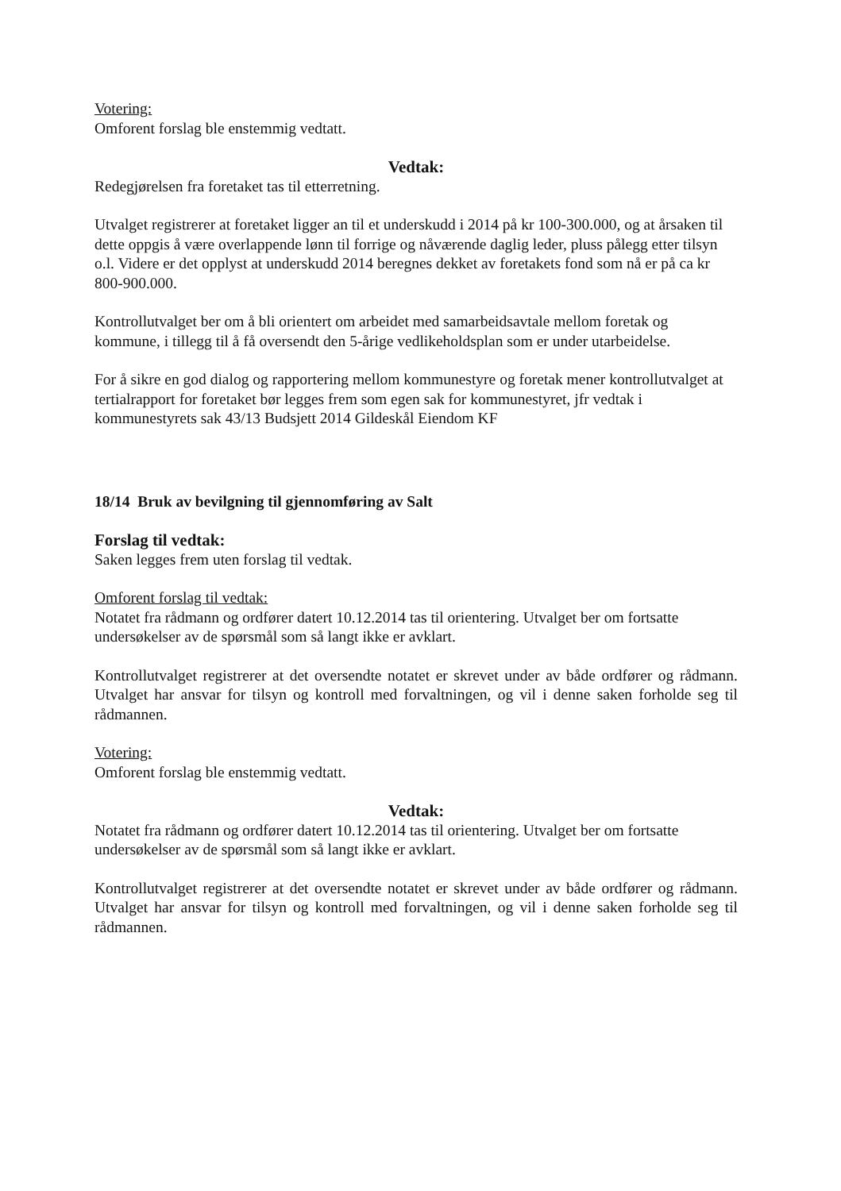Votering:
Omforent forslag ble enstemmig vedtatt.
Vedtak:
Redegjørelsen fra foretaket tas til etterretning.
Utvalget registrerer at foretaket ligger an til et underskudd i 2014 på kr 100-300.000, og at årsaken til dette oppgis å være overlappende lønn til forrige og nåværende daglig leder, pluss pålegg etter tilsyn o.l. Videre er det opplyst at underskudd 2014 beregnes dekket av foretakets fond som nå er på ca kr 800-900.000.
Kontrollutvalget ber om å bli orientert om arbeidet med samarbeidsavtale mellom foretak og kommune, i tillegg til å få oversendt den 5-årige vedlikeholdsplan som er under utarbeidelse.
For å sikre en god dialog og rapportering mellom kommunestyre og foretak mener kontrollutvalget at tertialrapport for foretaket bør legges frem som egen sak for kommunestyret, jfr vedtak i kommunestyrets sak 43/13 Budsjett 2014 Gildeskål Eiendom KF
18/14 Bruk av bevilgning til gjennomføring av Salt
Forslag til vedtak:
Saken legges frem uten forslag til vedtak.
Omforent forslag til vedtak:
Notatet fra rådmann og ordfører datert 10.12.2014 tas til orientering. Utvalget ber om fortsatte undersøkelser av de spørsmål som så langt ikke er avklart.
Kontrollutvalget registrerer at det oversendte notatet er skrevet under av både ordfører og rådmann. Utvalget har ansvar for tilsyn og kontroll med forvaltningen, og vil i denne saken forholde seg til rådmannen.
Votering:
Omforent forslag ble enstemmig vedtatt.
Vedtak:
Notatet fra rådmann og ordfører datert 10.12.2014 tas til orientering. Utvalget ber om fortsatte undersøkelser av de spørsmål som så langt ikke er avklart.
Kontrollutvalget registrerer at det oversendte notatet er skrevet under av både ordfører og rådmann. Utvalget har ansvar for tilsyn og kontroll med forvaltningen, og vil i denne saken forholde seg til rådmannen.